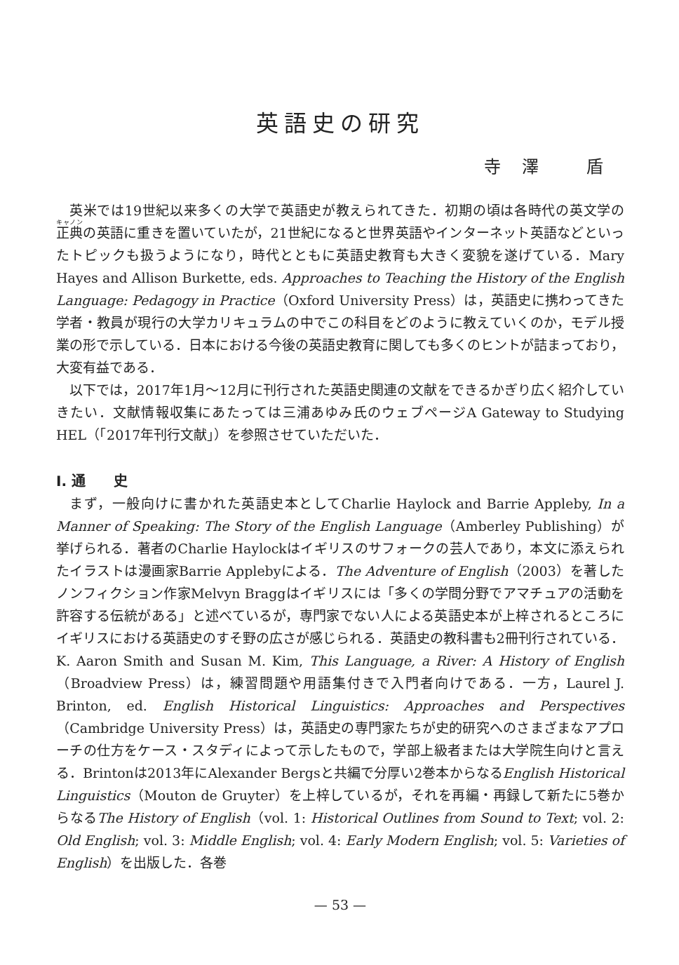英語史の研究
寺澤 盾
英米では19世紀以来多くの大学で英語史が教えられてきた．初期の頃は各時代の英文学の正典の英語に重きを置いていたが，21世紀になると世界英語やインターネット英語などといったトピックも扱うようになり，時代とともに英語史教育も大きく変貌を遂げている．Mary Hayes and Allison Burkette, eds. Approaches to Teaching the History of the English Language: Pedagogy in Practice（Oxford University Press）は，英語史に携わってきた学者・教員が現行の大学カリキュラムの中でこの科目をどのように教えていくのか，モデル授業の形で示している．日本における今後の英語史教育に関しても多くのヒントが詰まっており，大変有益である．
以下では，2017年1月〜12月に刊行された英語史関連の文献をできるかぎり広く紹介していきたい．文献情報収集にあたっては三浦あゆみ氏のウェブページA Gateway to Studying HEL（「2017年刊行文献」）を参照させていただいた．
I. 通　　史
まず，一般向けに書かれた英語史本としてCharlie Haylock and Barrie Appleby, In a Manner of Speaking: The Story of the English Language（Amberley Publishing）が挙げられる．著者のCharlie Haylockはイギリスのサフォークの芸人であり，本文に添えられたイラストは漫画家Barrie Applebyによる．The Adventure of English（2003）を著したノンフィクション作家Melvyn Braggはイギリスには「多くの学問分野でアマチュアの活動を許容する伝統がある」と述べているが，専門家でない人による英語史本が上梓されるところにイギリスにおける英語史のすそ野の広さが感じられる．英語史の教科書も2冊刊行されている．K. Aaron Smith and Susan M. Kim, This Language, a River: A History of English（Broadview Press）は，練習問題や用語集付きで入門者向けである．一方，Laurel J. Brinton, ed. English Historical Linguistics: Approaches and Perspectives（Cambridge University Press）は，英語史の専門家たちが史的研究へのさまざまなアプローチの仕方をケース・スタディによって示したもので，学部上級者または大学院生向けと言える．Brintonは2013年にAlexander Bergsと共編で分厚い2巻本からなるEnglish Historical Linguistics（Mouton de Gruyter）を上梓しているが，それを再編・再録して新たに5巻からなるThe History of English（vol. 1: Historical Outlines from Sound to Text; vol. 2: Old English; vol. 3: Middle English; vol. 4: Early Modern English; vol. 5: Varieties of English）を出版した．各巻
— 53 —